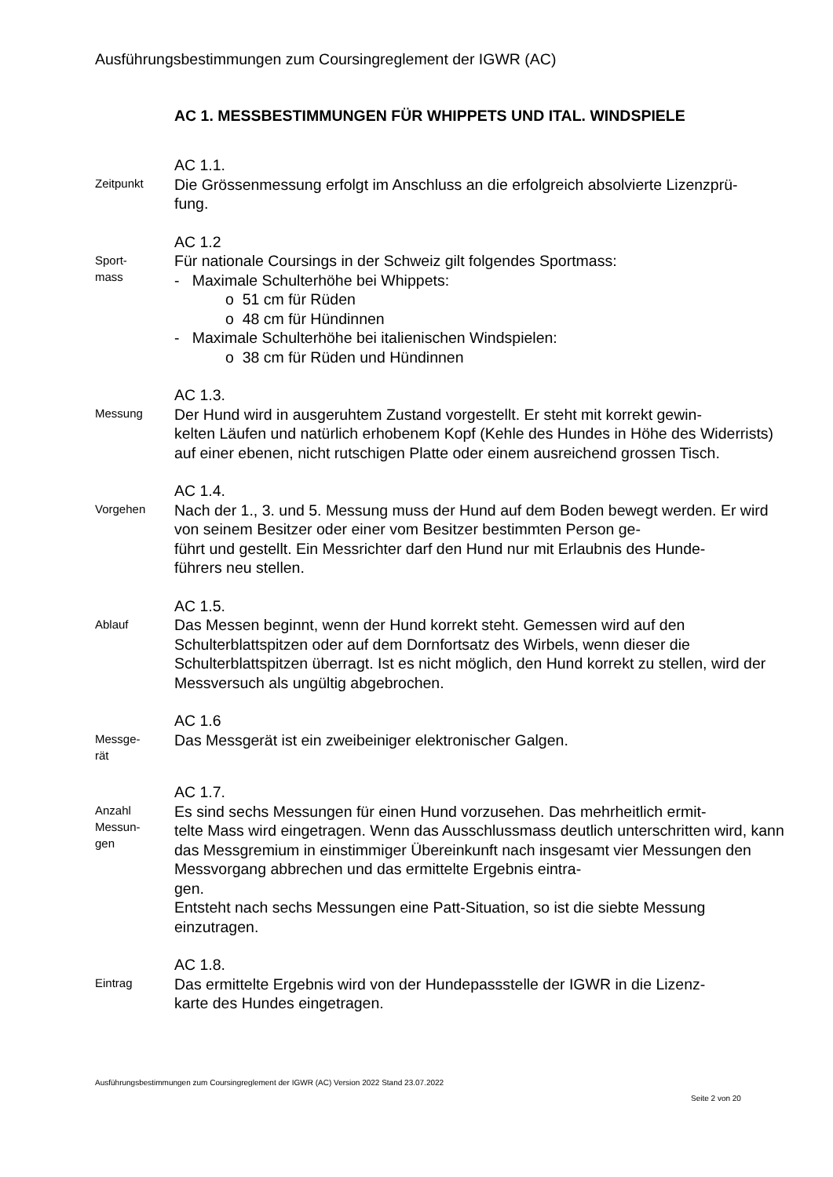Ausführungsbestimmungen zum Coursingreglement der IGWR (AC)
AC 1. MESSBESTIMMUNGEN FÜR WHIPPETS UND ITAL. WINDSPIELE
Zeitpunkt
AC 1.1.
Die Grössenmessung erfolgt im Anschluss an die erfolgreich absolvierte Lizenzprü-
fung.
Sport-
mass
AC 1.2
Für nationale Coursings in der Schweiz gilt folgendes Sportmass:
- Maximale Schulterhöhe bei Whippets:
o 51 cm für Rüden
o 48 cm für Hündinnen
- Maximale Schulterhöhe bei italienischen Windspielen:
o 38 cm für Rüden und Hündinnen
Messung
AC 1.3.
Der Hund wird in ausgeruhtem Zustand vorgestellt. Er steht mit korrekt gewin-
kelten Läufen und natürlich erhobenem Kopf (Kehle des Hundes in Höhe des Widerrists) auf einer ebenen, nicht rutschigen Platte oder einem ausreichend grossen Tisch.
Vorgehen
AC 1.4.
Nach der 1., 3. und 5. Messung muss der Hund auf dem Boden bewegt werden. Er wird von seinem Besitzer oder einer vom Besitzer bestimmten Person ge-
führt und gestellt. Ein Messrichter darf den Hund nur mit Erlaubnis des Hunde-
führers neu stellen.
Ablauf
AC 1.5.
Das Messen beginnt, wenn der Hund korrekt steht. Gemessen wird auf den Schulterblattspitzen oder auf dem Dornfortsatz des Wirbels, wenn dieser die Schulterblattspitzen überragt. Ist es nicht möglich, den Hund korrekt zu stellen, wird der Messversuch als ungültig abgebrochen.
Messge-
rät
AC 1.6
Das Messgerät ist ein zweibeiniger elektronischer Galgen.
Anzahl
Messun-
gen
AC 1.7.
Es sind sechs Messungen für einen Hund vorzusehen. Das mehrheitlich ermit-
telte Mass wird eingetragen. Wenn das Ausschlussmass deutlich unterschritten wird, kann das Messgremium in einstimmiger Übereinkunft nach insgesamt vier Messungen den Messvorgang abbrechen und das ermittelte Ergebnis eintra-
gen.
Entsteht nach sechs Messungen eine Patt-Situation, so ist die siebte Messung einzutragen.
Eintrag
AC 1.8.
Das ermittelte Ergebnis wird von der Hundepassstelle der IGWR in die Lizenz-
karte des Hundes eingetragen.
Ausführungsbestimmungen zum Coursingreglement der IGWR (AC) Version 2022 Stand 23.07.2022
Seite 2 von 20